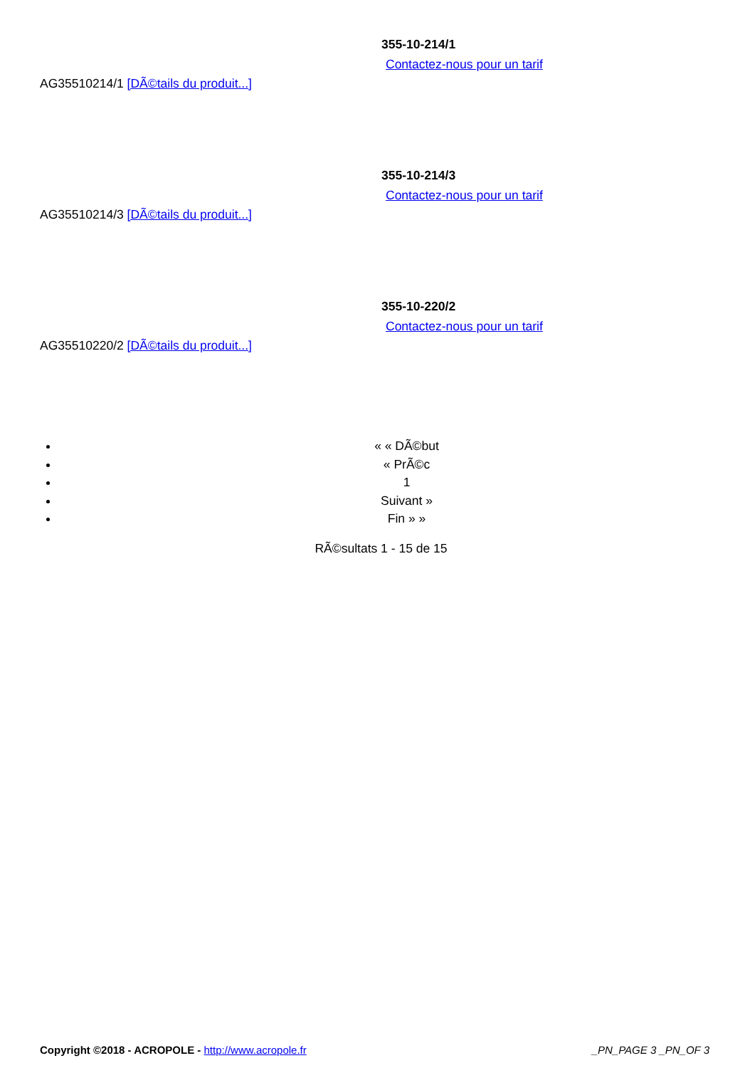355-10-214/1
Contactez-nous pour un tarif
AG35510214/1 [DÃ©tails du produit...]
355-10-214/3
Contactez-nous pour un tarif
AG35510214/3 [DÃ©tails du produit...]
355-10-220/2
Contactez-nous pour un tarif
AG35510220/2 [DÃ©tails du produit...]
« « DÃ©but
« PrÃ©c
1
Suivant »
Fin » »
RÃ©sultats 1 - 15 de 15
Copyright ©2018 - ACROPOLE - http://www.acropole.fr
_PN_PAGE 3 _PN_OF 3